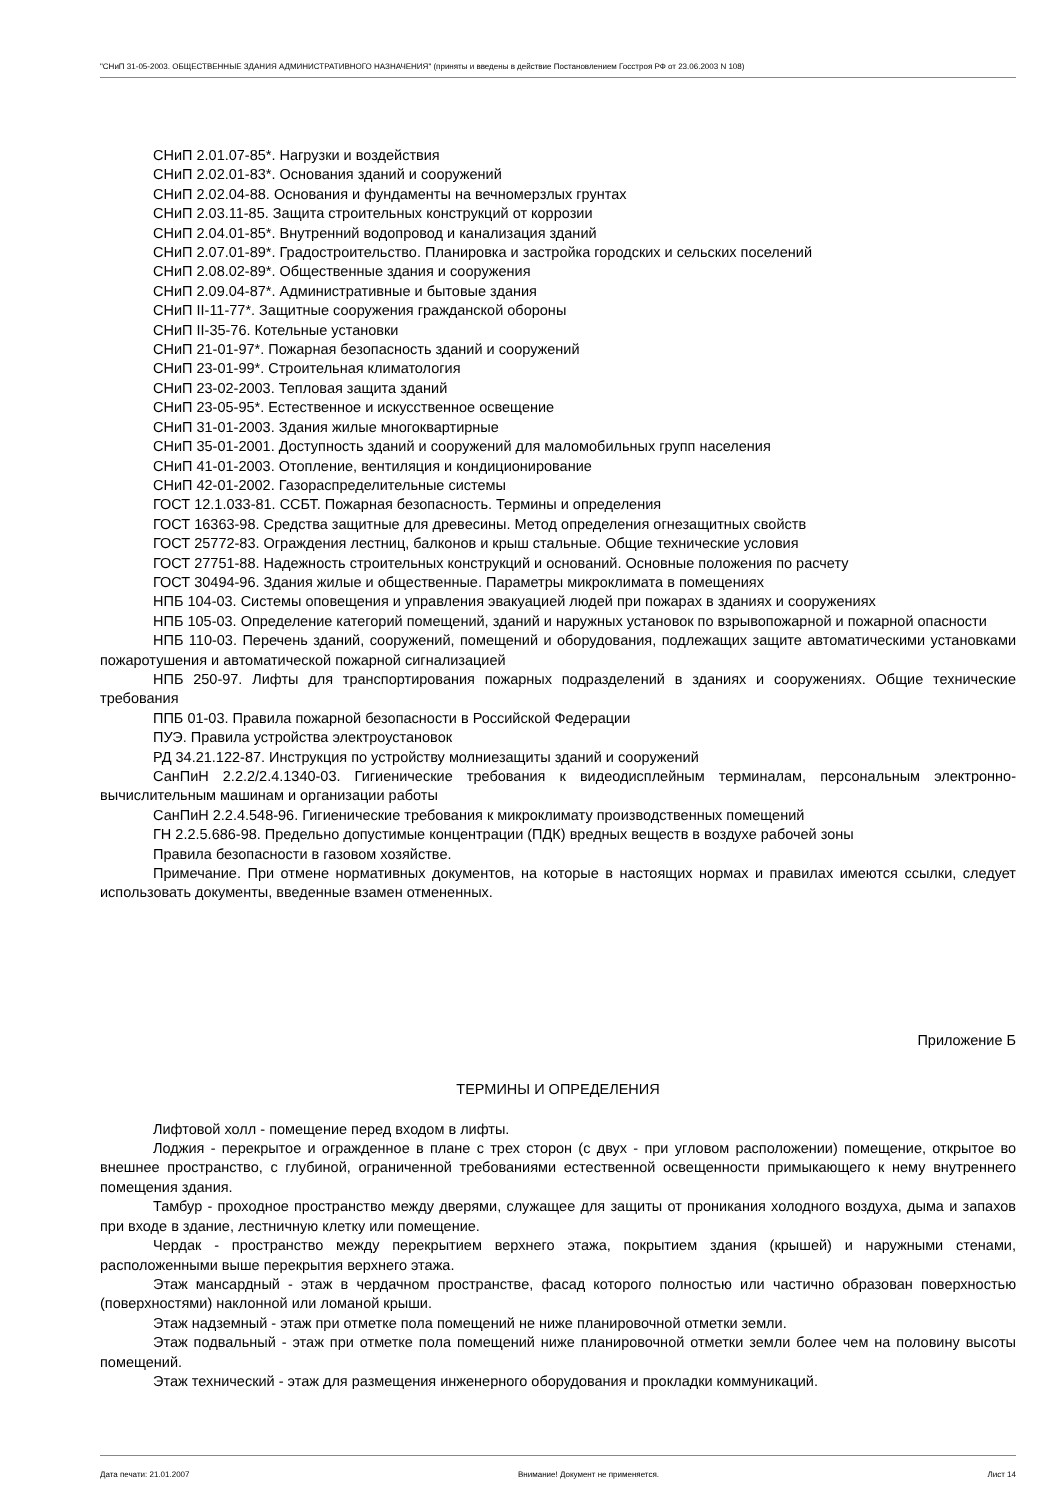"СНиП 31-05-2003. ОБЩЕСТВЕННЫЕ ЗДАНИЯ АДМИНИСТРАТИВНОГО НАЗНАЧЕНИЯ" (приняты и введены в действие Постановлением Госстроя РФ от 23.06.2003 N 108)
СНиП 2.01.07-85*. Нагрузки и воздействия
СНиП 2.02.01-83*. Основания зданий и сооружений
СНиП 2.02.04-88. Основания и фундаменты на вечномерзлых грунтах
СНиП 2.03.11-85. Защита строительных конструкций от коррозии
СНиП 2.04.01-85*. Внутренний водопровод и канализация зданий
СНиП 2.07.01-89*. Градостроительство. Планировка и застройка городских и сельских поселений
СНиП 2.08.02-89*. Общественные здания и сооружения
СНиП 2.09.04-87*. Административные и бытовые здания
СНиП II-11-77*. Защитные сооружения гражданской обороны
СНиП II-35-76. Котельные установки
СНиП 21-01-97*. Пожарная безопасность зданий и сооружений
СНиП 23-01-99*. Строительная климатология
СНиП 23-02-2003. Тепловая защита зданий
СНиП 23-05-95*. Естественное и искусственное освещение
СНиП 31-01-2003. Здания жилые многоквартирные
СНиП 35-01-2001. Доступность зданий и сооружений для маломобильных групп населения
СНиП 41-01-2003. Отопление, вентиляция и кондиционирование
СНиП 42-01-2002. Газораспределительные системы
ГОСТ 12.1.033-81. ССБТ. Пожарная безопасность. Термины и определения
ГОСТ 16363-98. Средства защитные для древесины. Метод определения огнезащитных свойств
ГОСТ 25772-83. Ограждения лестниц, балконов и крыш стальные. Общие технические условия
ГОСТ 27751-88. Надежность строительных конструкций и оснований. Основные положения по расчету
ГОСТ 30494-96. Здания жилые и общественные. Параметры микроклимата в помещениях
НПБ 104-03. Системы оповещения и управления эвакуацией людей при пожарах в зданиях и сооружениях
НПБ 105-03. Определение категорий помещений, зданий и наружных установок по взрывопожарной и пожарной опасности
НПБ 110-03. Перечень зданий, сооружений, помещений и оборудования, подлежащих защите автоматическими установками пожаротушения и автоматической пожарной сигнализацией
НПБ 250-97. Лифты для транспортирования пожарных подразделений в зданиях и сооружениях. Общие технические требования
ППБ 01-03. Правила пожарной безопасности в Российской Федерации
ПУЭ. Правила устройства электроустановок
РД 34.21.122-87. Инструкция по устройству молниезащиты зданий и сооружений
СанПиН 2.2.2/2.4.1340-03. Гигиенические требования к видеодисплейным терминалам, персональным электронно-вычислительным машинам и организации работы
СанПиН 2.2.4.548-96. Гигиенические требования к микроклимату производственных помещений
ГН 2.2.5.686-98. Предельно допустимые концентрации (ПДК) вредных веществ в воздухе рабочей зоны
Правила безопасности в газовом хозяйстве.
Примечание. При отмене нормативных документов, на которые в настоящих нормах и правилах имеются ссылки, следует использовать документы, введенные взамен отмененных.
Приложение Б
ТЕРМИНЫ И ОПРЕДЕЛЕНИЯ
Лифтовой холл - помещение перед входом в лифты.
Лоджия - перекрытое и огражденное в плане с трех сторон (с двух - при угловом расположении) помещение, открытое во внешнее пространство, с глубиной, ограниченной требованиями естественной освещенности примыкающего к нему внутреннего помещения здания.
Тамбур - проходное пространство между дверями, служащее для защиты от проникания холодного воздуха, дыма и запахов при входе в здание, лестничную клетку или помещение.
Чердак - пространство между перекрытием верхнего этажа, покрытием здания (крышей) и наружными стенами, расположенными выше перекрытия верхнего этажа.
Этаж мансардный - этаж в чердачном пространстве, фасад которого полностью или частично образован поверхностью (поверхностями) наклонной или ломаной крыши.
Этаж надземный - этаж при отметке пола помещений не ниже планировочной отметки земли.
Этаж подвальный - этаж при отметке пола помещений ниже планировочной отметки земли более чем на половину высоты помещений.
Этаж технический - этаж для размещения инженерного оборудования и прокладки коммуникаций.
Дата печати: 21.01.2007 Внимание! Документ не применяется. Лист 14